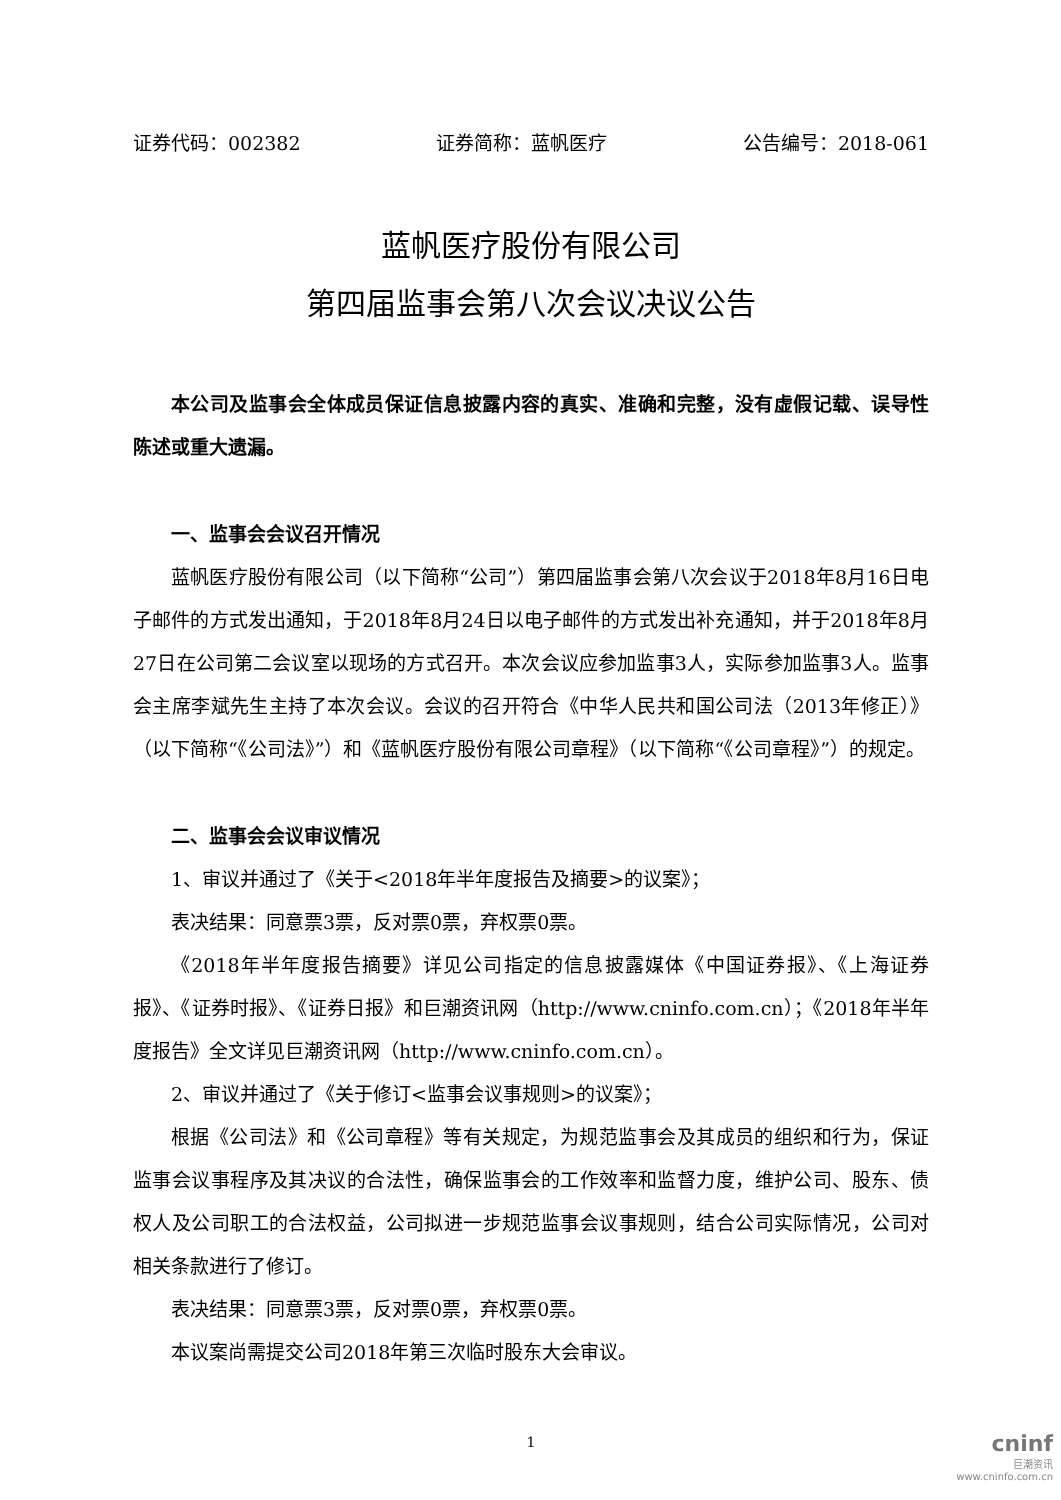证券代码：002382 证券简称：蓝帆医疗 公告编号：2018-061
蓝帆医疗股份有限公司
第四届监事会第八次会议决议公告
本公司及监事会全体成员保证信息披露内容的真实、准确和完整，没有虚假记载、误导性陈述或重大遗漏。
一、监事会会议召开情况
蓝帆医疗股份有限公司（以下简称“公司”）第四届监事会第八次会议于2018年8月16日电子邮件的方式发出通知，于2018年8月24日以电子邮件的方式发出补充通知，并于2018年8月27日在公司第二会议室以现场的方式召开。本次会议应参加监事3人，实际参加监事3人。监事会主席李斌先生主持了本次会议。会议的召开符合《中华人民共和国公司法（2013年修正）》（以下简称“《公司法》”）和《蓝帆医疗股份有限公司章程》（以下简称“《公司章程》”）的规定。
二、监事会会议审议情况
1、审议并通过了《关于<2018年半年度报告及摘要>的议案》；
表决结果：同意票3票，反对票0票，弃权票0票。
《2018年半年度报告摘要》详见公司指定的信息披露媒体《中国证券报》、《上海证券报》、《证券时报》、《证券日报》和巨潮资讯网（http://www.cninfo.com.cn）；《2018年半年度报告》全文详见巨潮资讯网（http://www.cninfo.com.cn）。
2、审议并通过了《关于修订<监事会议事规则>的议案》；
根据《公司法》和《公司章程》等有关规定，为规范监事会及其成员的组织和行为，保证监事会议事程序及其决议的合法性，确保监事会的工作效率和监督力度，维护公司、股东、债权人及公司职工的合法权益，公司拟进一步规范监事会议事规则，结合公司实际情况，公司对相关条款进行了修订。
表决结果：同意票3票，反对票0票，弃权票0票。
本议案尚需提交公司2018年第三次临时股东大会审议。
1
cninf
巨潮资讯
www.cninfo.com.cn